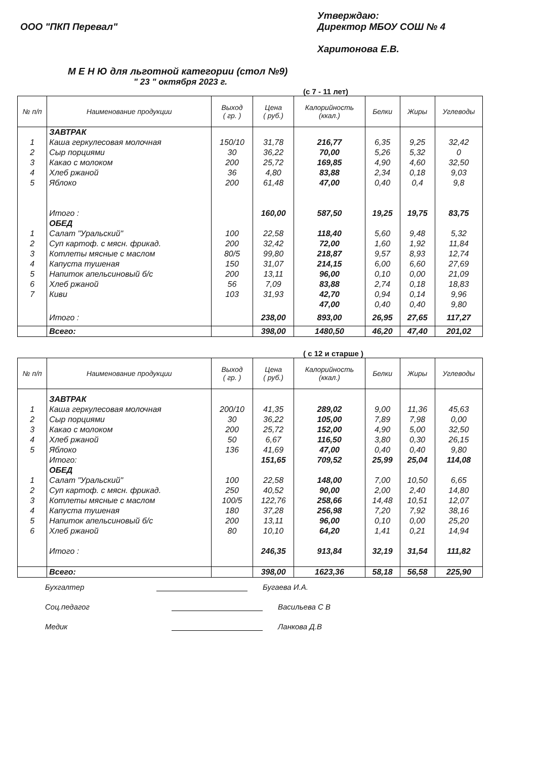ООО "ПКП Перевал"
Утверждаю:
Директор МБОУ СОШ № 4
Харитонова Е.В.
М Е Н Ю для льготной категории (стол №9)
" 23 " октября 2023 г.
(с 7 - 11 лет)
| № п/п | Наименование продукции | Выход ( гр. ) | Цена ( руб.) | Калорийность (ккал.) | Белки | Жиры | Углеводы |
| --- | --- | --- | --- | --- | --- | --- | --- |
| | ЗАВТРАК | | | | | | |
| 1 | Каша геркулесовая молочная | 150/10 | 31,78 | 216,77 | 6,35 | 9,25 | 32,42 |
| 2 | Сыр порциями | 30 | 36,22 | 70,00 | 5,26 | 5,32 | 0 |
| 3 | Какао с молоком | 200 | 25,72 | 169,85 | 4,90 | 4,60 | 32,50 |
| 4 | Хлеб ржаной | 36 | 4,80 | 83,88 | 2,34 | 0,18 | 9,03 |
| 5 | Яблоко | 200 | 61,48 | 47,00 | 0,40 | 0,4 | 9,8 |
| | Итого : | | 160,00 | 587,50 | 19,25 | 19,75 | 83,75 |
| | ОБЕД | | | | | | |
| 1 | Салат "Уральский" | 100 | 22,58 | 118,40 | 5,60 | 9,48 | 5,32 |
| 2 | Суп картоф. с мясн. фрикад. | 200 | 32,42 | 72,00 | 1,60 | 1,92 | 11,84 |
| 3 | Котлеты мясные с маслом | 80/5 | 99,80 | 218,87 | 9,57 | 8,93 | 12,74 |
| 4 | Капуста тушеная | 150 | 31,07 | 214,15 | 6,00 | 6,60 | 27,69 |
| 5 | Напиток апельсиновый б/с | 200 | 13,11 | 96,00 | 0,10 | 0,00 | 21,09 |
| 6 | Хлеб ржаной | 56 | 7,09 | 83,88 | 2,74 | 0,18 | 18,83 |
| 7 | Киви | 103 | 31,93 | 42,70 | 0,94 | 0,14 | 9,96 |
| | | | | 47,00 | 0,40 | 0,40 | 9,80 |
| | Итого : | | 238,00 | 893,00 | 26,95 | 27,65 | 117,27 |
| | Всего: | | 398,00 | 1480,50 | 46,20 | 47,40 | 201,02 |
( с 12 и старше )
| № п/п | Наименование продукции | Выход ( гр. ) | Цена ( руб.) | Калорийность (ккал.) | Белки | Жиры | Углеводы |
| --- | --- | --- | --- | --- | --- | --- | --- |
| | ЗАВТРАК | | | | | | |
| 1 | Каша геркулесовая молочная | 200/10 | 41,35 | 289,02 | 9,00 | 11,36 | 45,63 |
| 2 | Сыр порциями | 30 | 36,22 | 105,00 | 7,89 | 7,98 | 0,00 |
| 3 | Какао с молоком | 200 | 25,72 | 152,00 | 4,90 | 5,00 | 32,50 |
| 4 | Хлеб ржаной | 50 | 6,67 | 116,50 | 3,80 | 0,30 | 26,15 |
| 5 | Яблоко | 136 | 41,69 | 47,00 | 0,40 | 0,40 | 9,80 |
| | Итого: | | 151,65 | 709,52 | 25,99 | 25,04 | 114,08 |
| | ОБЕД | | | | | | |
| 1 | Салат "Уральский" | 100 | 22,58 | 148,00 | 7,00 | 10,50 | 6,65 |
| 2 | Суп картоф. с мясн. фрикад. | 250 | 40,52 | 90,00 | 2,00 | 2,40 | 14,80 |
| 3 | Котлеты мясные с маслом | 100/5 | 122,76 | 258,66 | 14,48 | 10,51 | 12,07 |
| 4 | Капуста тушеная | 180 | 37,28 | 256,98 | 7,20 | 7,92 | 38,16 |
| 5 | Напиток апельсиновый б/с | 200 | 13,11 | 96,00 | 0,10 | 0,00 | 25,20 |
| 6 | Хлеб ржаной | 80 | 10,10 | 64,20 | 1,41 | 0,21 | 14,94 |
| | Итого : | | 246,35 | 913,84 | 32,19 | 31,54 | 111,82 |
| | Всего: | | 398,00 | 1623,36 | 58,18 | 56,58 | 225,90 |
Бухгалтер Бугаева И.А.
Соц.педагог Васильева С В
Медик Ланкова Д.В